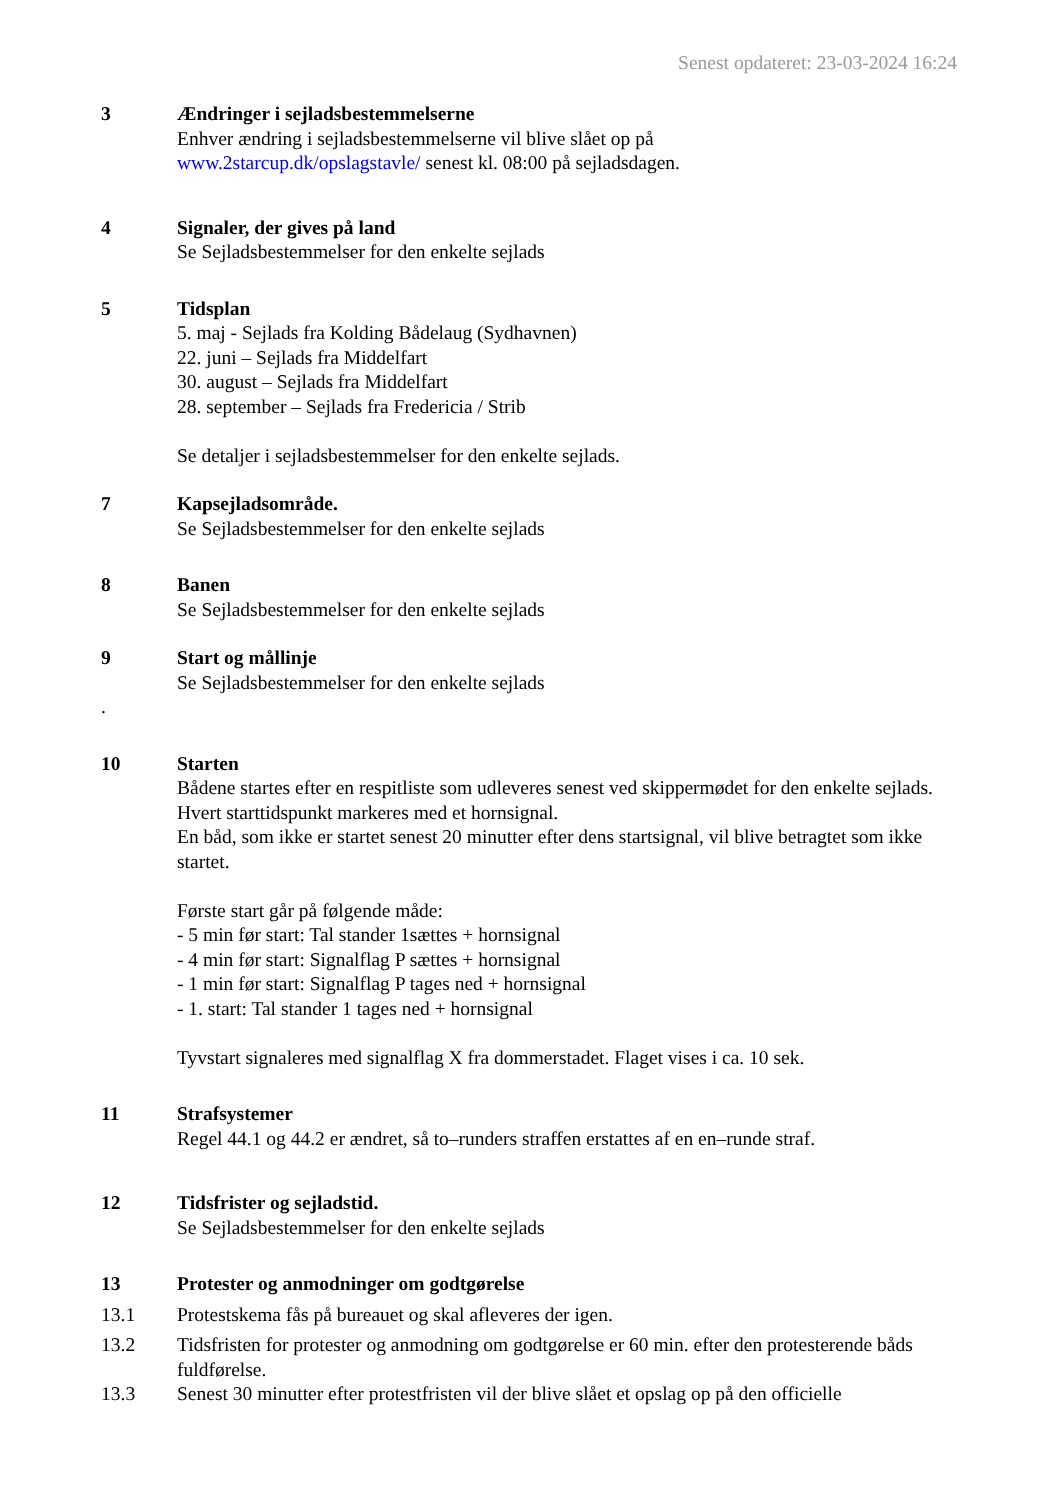Senest opdateret: 23-03-2024 16:24
3 Ændringer i sejladsbestemmelserne
Enhver ændring i sejladsbestemmelserne vil blive slået op på
www.2starcup.dk/opslagstavle/ senest kl. 08:00 på sejladsdagen.
4 Signaler, der gives på land
Se Sejladsbestemmelser for den enkelte sejlads
5 Tidsplan
5. maj - Sejlads fra Kolding Bådelaug (Sydhavnen)
22. juni – Sejlads fra Middelfart
30. august – Sejlads fra Middelfart
28. september – Sejlads fra Fredericia / Strib
Se detaljer i sejladsbestemmelser for den enkelte sejlads.
7 Kapsejladsområde.
Se Sejladsbestemmelser for den enkelte sejlads
8 Banen
Se Sejladsbestemmelser for den enkelte sejlads
9 Start og mållinje
Se Sejladsbestemmelser for den enkelte sejlads
.
10 Starten
Bådene startes efter en respitliste som udleveres senest ved skippermødet for den enkelte sejlads.
Hvert starttidspunkt markeres med et hornsignal.
En båd, som ikke er startet senest 20 minutter efter dens startsignal, vil blive betragtet som ikke startet.
Første start går på følgende måde:
- 5 min før start: Tal stander 1sættes + hornsignal
- 4 min før start: Signalflag P sættes + hornsignal
- 1 min før start: Signalflag P tages ned + hornsignal
- 1. start: Tal stander 1 tages ned + hornsignal
Tyvstart signaleres med signalflag X fra dommerstadet. Flaget vises i ca. 10 sek.
11 Strafsystemer
Regel 44.1 og 44.2 er ændret, så to–runders straffen erstattes af en en–runde straf.
12 Tidsfrister og sejladstid.
Se Sejladsbestemmelser for den enkelte sejlads
13 Protester og anmodninger om godtgørelse
13.1 Protestskema fås på bureauet og skal afleveres der igen.
13.2 Tidsfristen for protester og anmodning om godtgørelse er 60 min. efter den protesterende båds fuldførelse.
13.3 Senest 30 minutter efter protestfristen vil der blive slået et opslag op på den officielle